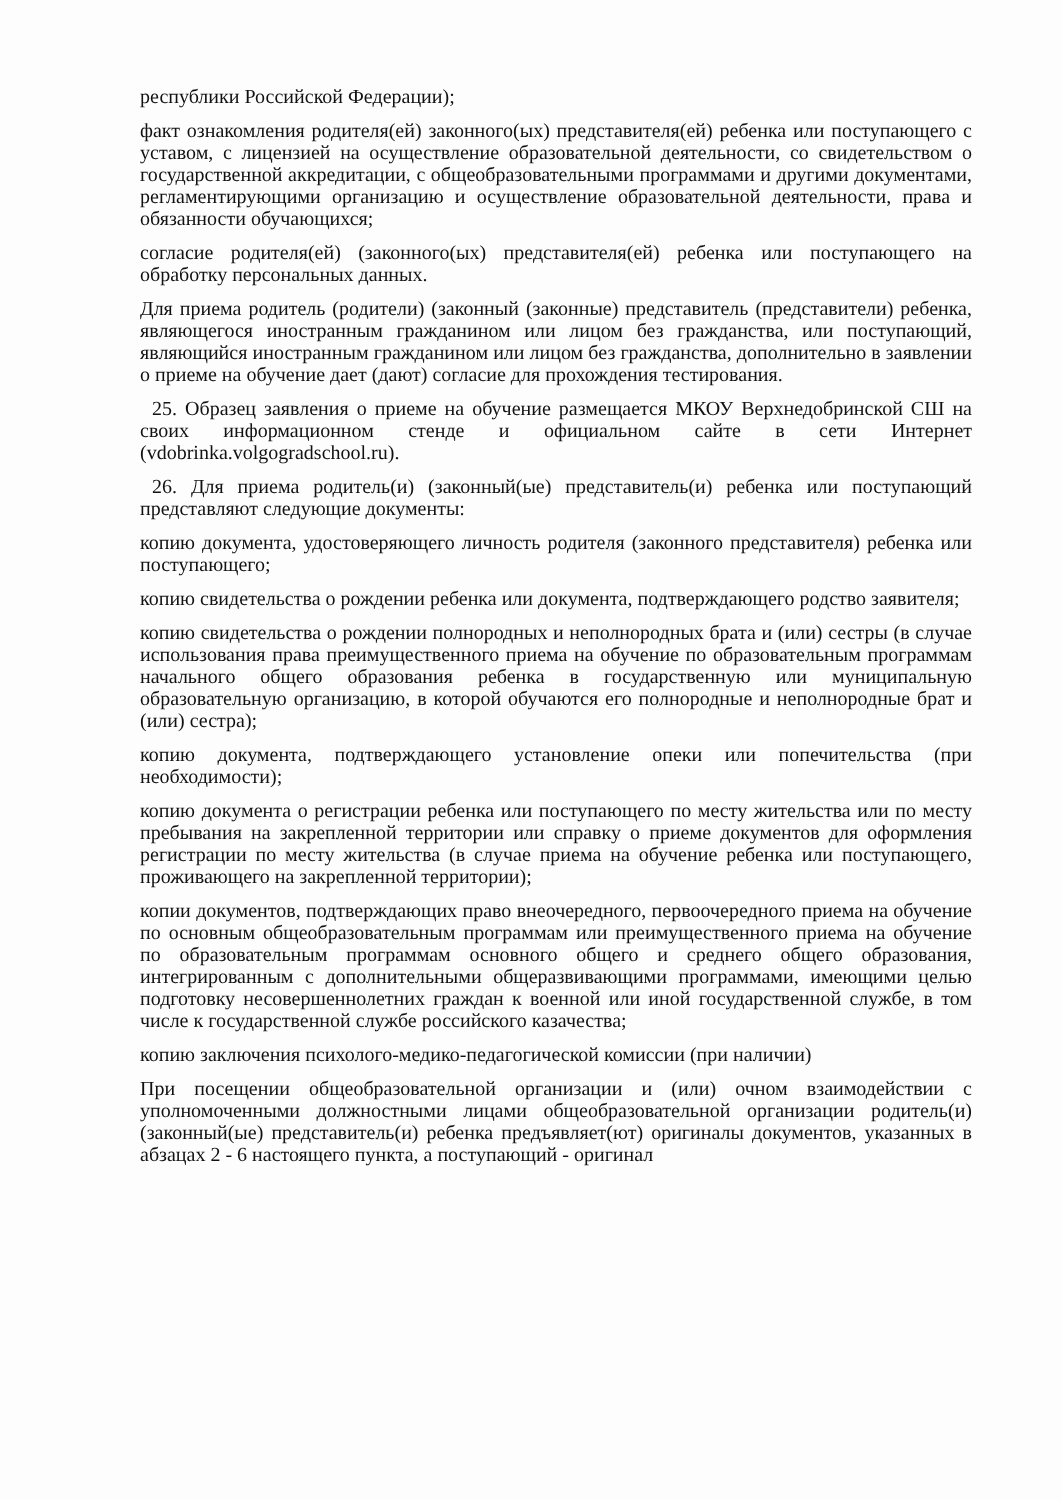республики Российской Федерации);
факт ознакомления родителя(ей) законного(ых) представителя(ей) ребенка или поступающего с уставом, с лицензией на осуществление образовательной деятельности, со свидетельством о государственной аккредитации, с общеобразовательными программами и другими документами, регламентирующими организацию и осуществление образовательной деятельности, права и обязанности обучающихся;
согласие родителя(ей) (законного(ых) представителя(ей) ребенка или поступающего на обработку персональных данных.
Для приема родитель (родители) (законный (законные) представитель (представители) ребенка, являющегося иностранным гражданином или лицом без гражданства, или поступающий, являющийся иностранным гражданином или лицом без гражданства, дополнительно в заявлении о приеме на обучение дает (дают) согласие для прохождения тестирования.
25. Образец заявления о приеме на обучение размещается МКОУ Верхнедобринской СШ на своих информационном стенде и официальном сайте в сети Интернет (vdobrinka.volgogradschool.ru).
26. Для приема родитель(и) (законный(ые) представитель(и) ребенка или поступающий представляют следующие документы:
копию документа, удостоверяющего личность родителя (законного представителя) ребенка или поступающего;
копию свидетельства о рождении ребенка или документа, подтверждающего родство заявителя;
копию свидетельства о рождении полнородных и неполнородных брата и (или) сестры (в случае использования права преимущественного приема на обучение по образовательным программам начального общего образования ребенка в государственную или муниципальную образовательную организацию, в которой обучаются его полнородные и неполнородные брат и (или) сестра);
копию документа, подтверждающего установление опеки или попечительства (при необходимости);
копию документа о регистрации ребенка или поступающего по месту жительства или по месту пребывания на закрепленной территории или справку о приеме документов для оформления регистрации по месту жительства (в случае приема на обучение ребенка или поступающего, проживающего на закрепленной территории);
копии документов, подтверждающих право внеочередного, первоочередного приема на обучение по основным общеобразовательным программам или преимущественного приема на обучение по образовательным программам основного общего и среднего общего образования, интегрированным с дополнительными общеразвивающими программами, имеющими целью подготовку несовершеннолетних граждан к военной или иной государственной службе, в том числе к государственной службе российского казачества;
копию заключения психолого-медико-педагогической комиссии (при наличии)
При посещении общеобразовательной организации и (или) очном взаимодействии с уполномоченными должностными лицами общеобразовательной организации родитель(и) (законный(ые) представитель(и) ребенка предъявляет(ют) оригиналы документов, указанных в абзацах 2 - 6 настоящего пункта, а поступающий - оригинал